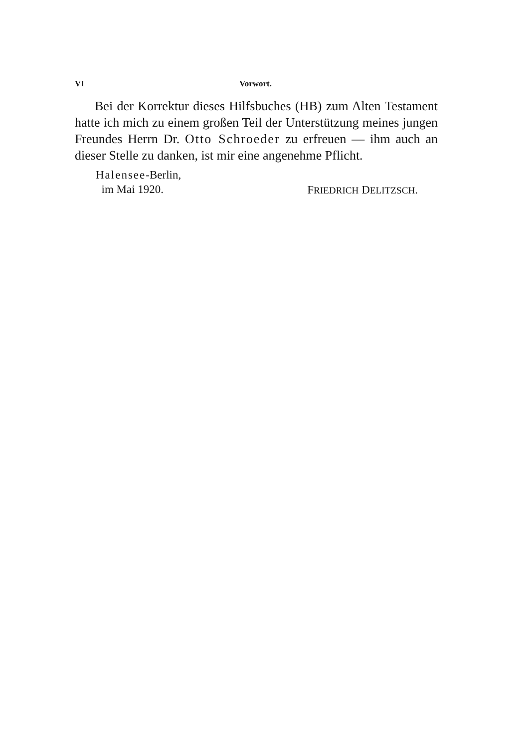VI Vorwort.
Bei der Korrektur dieses Hilfsbuches (HB) zum Alten Testament hatte ich mich zu einem großen Teil der Unterstützung meines jungen Freundes Herrn Dr. Otto Schroeder zu erfreuen — ihm auch an dieser Stelle zu danken, ist mir eine angenehme Pflicht.
Halensee-Berlin,
im Mai 1920.
FRIEDRICH DELITZSCH.